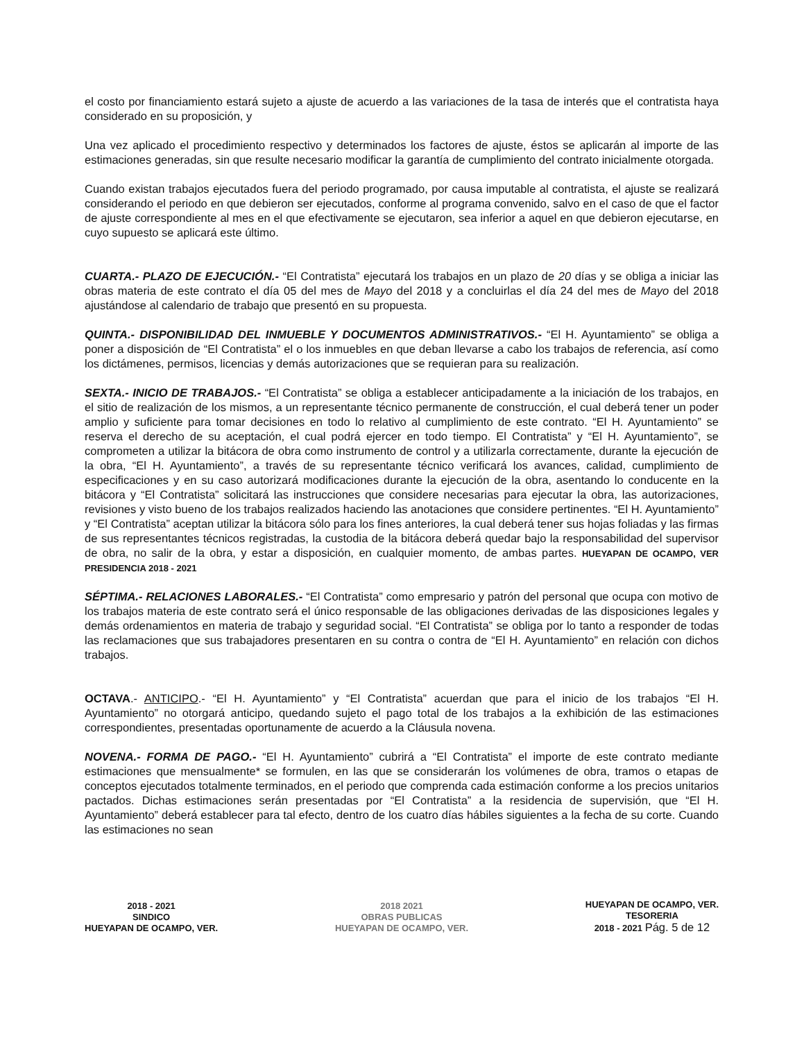el costo por financiamiento estará sujeto a ajuste de acuerdo a las variaciones de la tasa de interés que el contratista haya considerado en su proposición, y
Una vez aplicado el procedimiento respectivo y determinados los factores de ajuste, éstos se aplicarán al importe de las estimaciones generadas, sin que resulte necesario modificar la garantía de cumplimiento del contrato inicialmente otorgada.
Cuando existan trabajos ejecutados fuera del periodo programado, por causa imputable al contratista, el ajuste se realizará considerando el periodo en que debieron ser ejecutados, conforme al programa convenido, salvo en el caso de que el factor de ajuste correspondiente al mes en el que efectivamente se ejecutaron, sea inferior a aquel en que debieron ejecutarse, en cuyo supuesto se aplicará este último.
CUARTA.- PLAZO DE EJECUCIÓN.- “El Contratista” ejecutará los trabajos en un plazo de 20 días y se obliga a iniciar las obras materia de este contrato el día 05 del mes de Mayo del 2018 y a concluirlas el día 24 del mes de Mayo del 2018 ajustándose al calendario de trabajo que presentó en su propuesta.
QUINTA.- DISPONIBILIDAD DEL INMUEBLE Y DOCUMENTOS ADMINISTRATIVOS.- “El H. Ayuntamiento” se obliga a poner a disposición de “El Contratista” el o los inmuebles en que deban llevarse a cabo los trabajos de referencia, así como los dictámenes, permisos, licencias y demás autorizaciones que se requieran para su realización.
SEXTA.- INICIO DE TRABAJOS.- “El Contratista” se obliga a establecer anticipadamente a la iniciación de los trabajos, en el sitio de realización de los mismos, a un representante técnico permanente de construcción, el cual deberá tener un poder amplio y suficiente para tomar decisiones en todo lo relativo al cumplimiento de este contrato. “El H. Ayuntamiento” se reserva el derecho de su aceptación, el cual podrá ejercer en todo tiempo. El Contratista” y “El H. Ayuntamiento”, se comprometen a utilizar la bitácora de obra como instrumento de control y a utilizarla correctamente, durante la ejecución de la obra, “El H. Ayuntamiento”, a través de su representante técnico verificará los avances, calidad, cumplimiento de especificaciones y en su caso autorizará modificaciones durante la ejecución de la obra, asentando lo conducente en la bitácora y “El Contratista” solicitará las instrucciones que considere necesarias para ejecutar la obra, las autorizaciones, revisiones y visto bueno de los trabajos realizados haciendo las anotaciones que considere pertinentes. “El H. Ayuntamiento” y “El Contratista” aceptan utilizar la bitácora sólo para los fines anteriores, la cual deberá tener sus hojas foliadas y las firmas de sus representantes técnicos registradas, la custodia de la bitácora deberá quedar bajo la responsabilidad del supervisor de obra, no salir de la obra, y estar a disposición, en cualquier momento, de ambas partes. HUEYAPAN DE OCAMPO, VER PRESIDENCIA 2018 - 2021
SÉPTIMA.- RELACIONES LABORALES.- “El Contratista” como empresario y patrón del personal que ocupa con motivo de los trabajos materia de este contrato será el único responsable de las obligaciones derivadas de las disposiciones legales y demás ordenamientos en materia de trabajo y seguridad social. “El Contratista” se obliga por lo tanto a responder de todas las reclamaciones que sus trabajadores presentaren en su contra o contra de “El H. Ayuntamiento” en relación con dichos trabajos.
OCTAVA.- ANTICIPO.- “El H. Ayuntamiento” y “El Contratista” acuerdan que para el inicio de los trabajos “El H. Ayuntamiento” no otorgará anticipo, quedando sujeto el pago total de los trabajos a la exhibición de las estimaciones correspondientes, presentadas oportunamente de acuerdo a la Cláusula novena.
NOVENA.- FORMA DE PAGO.- “El H. Ayuntamiento” cubrirá a “El Contratista” el importe de este contrato mediante estimaciones que mensualmente* se formulen, en las que se considerarán los volúmenes de obra, tramos o etapas de conceptos ejecutados totalmente terminados, en el periodo que comprenda cada estimación conforme a los precios unitarios pactados. Dichas estimaciones serán presentadas por “El Contratista” a la residencia de supervisión, que “El H. Ayuntamiento” deberá establecer para tal efecto, dentro de los cuatro días hábiles siguientes a la fecha de su corte. Cuando las estimaciones no sean
2018 - 2021
SINDICO
HUEYAPAN DE OCAMPO, VER.
2018 2021
OBRAS PUBLICAS
HUEYAPAN DE OCAMPO, VER.
HUEYAPAN DE OCAMPO, VER.
TESORERIA
2018 - 2021 Pág. 5 de 12